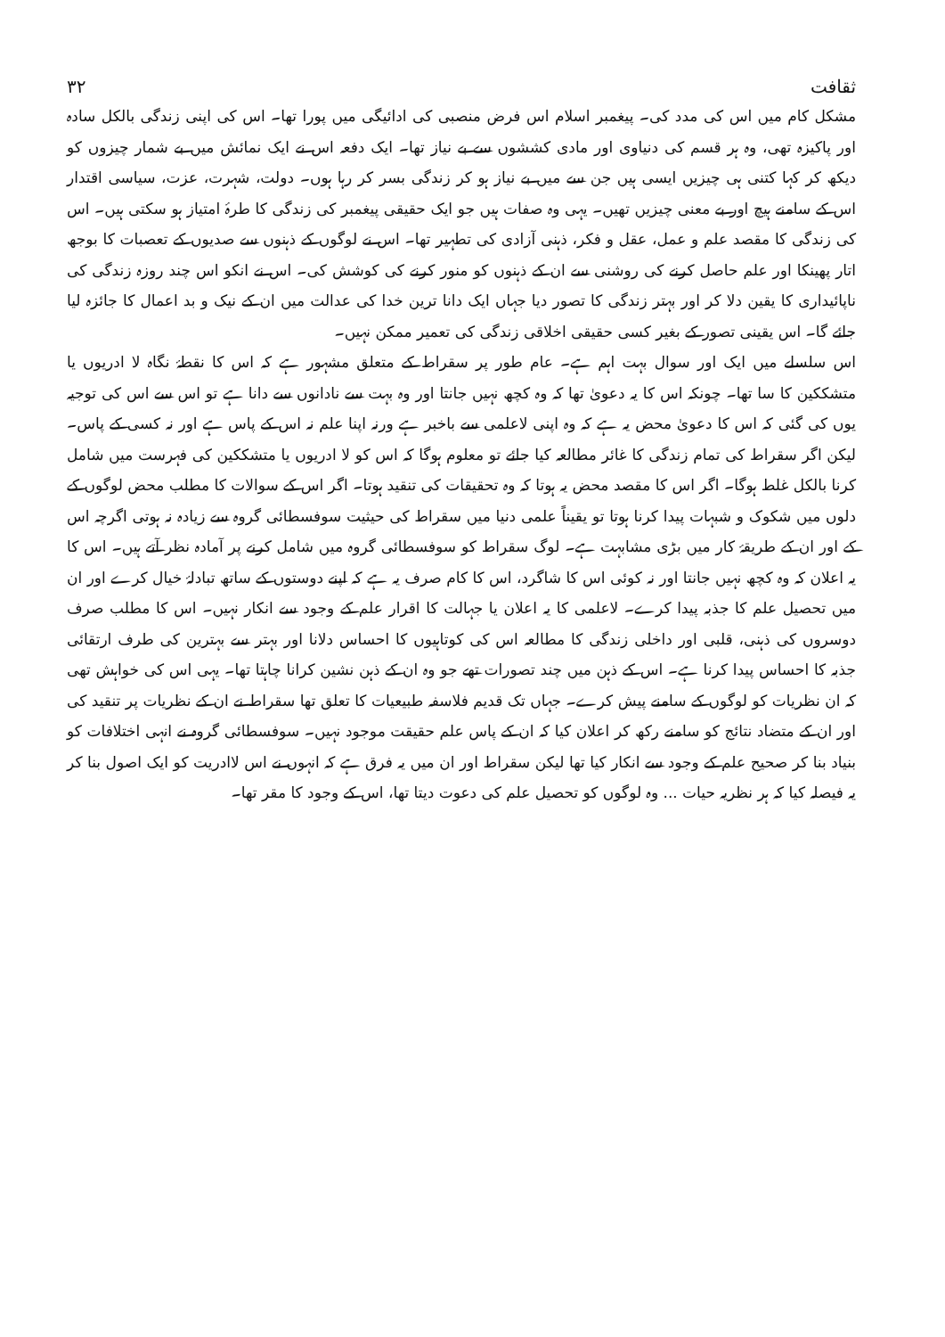ثقافت ۳۲
مشکل کام میں اس کی مدد کی۔ پیغمبر اسلام اس فرض منصبی کی ادائیگی میں پورا تھا۔ اس کی اپنی زندگی بالکل سادہ اور پاکیزہ تھی، وہ ہر قسم کی دنیاوی اور مادی کششوں سے بے نیاز تھا۔ ایک دفعہ اس نے ایک نمائش میں بے شمار چیزوں کو دیکھ کر کہا کتنی ہی چیزیں ایسی ہیں جن سے میں بے نیاز ہو کر زندگی بسر کر رہا ہوں۔ دولت، شہرت، عزت، سیاسی اقتدار اس کے سامنے ہیچ اور بے معنی چیزیں تھیں۔ یہی وہ صفات ہیں جو ایک حقیقی پیغمبر کی زندگی کا طرۂ امتیاز ہو سکتی ہیں۔ اس کی زندگی کا مقصد علم و عمل، عقل و فکر، ذہنی آزادی کی تطہیر تھا۔ اس نے لوگوں کے ذہنوں سے صدیوں کے تعصبات کا بوجھ اتار پھینکا اور علم حاصل کرنے کی روشنی سے ان کے ذہنوں کو منور کرنے کی کوشش کی۔ اس نے انکو اس چند روزہ زندگی کی ناپائیداری کا یقین دلا کر اور بہتر زندگی کا تصور دیا جہاں ایک دانا ترین خدا کی عدالت میں ان کے نیک و بد اعمال کا جائزہ لیا جائے گا۔ اس یقینی تصور کے بغیر کسی حقیقی اخلاقی زندگی کی تعمیر ممکن نہیں۔
اس سلسلے میں ایک اور سوال بہت اہم ہے۔ عام طور پر سقراط کے متعلق مشہور ہے کہ اس کا نقطۂ نگاہ لا ادریوں یا متشککین کا سا تھا۔ چونکہ اس کا یہ دعویٰ تھا کہ وہ کچھ نہیں جانتا اور وہ بہت سے نادانوں سے دانا ہے تو اس سے اس کی توجیہ یوں کی گئی کہ اس کا دعویٰ محض یہ ہے کہ وہ اپنی لاعلمی سے باخبر ہے ورنہ اپنا علم نہ اس کے پاس ہے اور نہ کسی کے پاس۔ لیکن اگر سقراط کی تمام زندگی کا غائر مطالعہ کیا جائے تو معلوم ہوگا کہ اس کو لا ادریوں یا متشککین کی فہرست میں شامل کرنا بالکل غلط ہوگا۔ اگر اس کا مقصد محض یہ ہوتا کہ وہ تحقیقات کی تنقید ہوتا۔ اگر اس کے سوالات کا مطلب محض لوگوں کے دلوں میں شکوک و شبہات پیدا کرنا ہوتا تو یقیناً علمی دنیا میں سقراط کی حیثیت سوفسطائی گروہ سے زیادہ نہ ہوتی اگرچہ اس کے اور ان کے طریقۂ کار میں بڑی مشابہت ہے۔ لوگ سقراط کو سوفسطائی گروہ میں شامل کرنے پر آمادہ نظر آتے ہیں۔ اس کا یہ اعلان کہ وہ کچھ نہیں جانتا اور نہ کوئی اس کا شاگرد، اس کا کام صرف یہ ہے کہ اپنے دوستوں کے ساتھ تبادلۂ خیال کرے اور ان میں تحصیل علم کا جذبہ پیدا کرے۔ لاعلمی کا یہ اعلان یا جہالت کا اقرار علم کے وجود سے انکار نہیں۔ اس کا مطلب صرف دوسروں کی ذہنی، قلبی اور داخلی زندگی کا مطالعہ اس کی کوتاہیوں کا احساس دلانا اور بہتر سے بہترین کی طرف ارتقائی جذبہ کا احساس پیدا کرنا ہے۔ اس کے ذہن میں چند تصورات تھے جو وہ ان کے ذہن نشین کرانا چاہتا تھا۔ یہی اس کی خواہش تھی کہ ان نظریات کو لوگوں کے سامنے پیش کرے۔ جہاں تک قدیم فلاسفہ طبیعیات کا تعلق تھا سقراط نے ان کے نظریات پر تنقید کی اور ان کے متضاد نتائج کو سامنے رکھ کر اعلان کیا کہ ان کے پاس علم حقیقت موجود نہیں۔ سوفسطائی گروہ نے انہی اختلافات کو بنیاد بنا کر صحیح علم کے وجود سے انکار کیا تھا لیکن سقراط اور ان میں یہ فرق ہے کہ انہوں نے اس لاادریت کو ایک اصول بنا کر یہ فیصلہ کیا کہ ہر نظریہ حیات ... وہ لوگوں کو تحصیل علم کی دعوت دیتا تھا، اس کے وجود کا مقر تھا۔